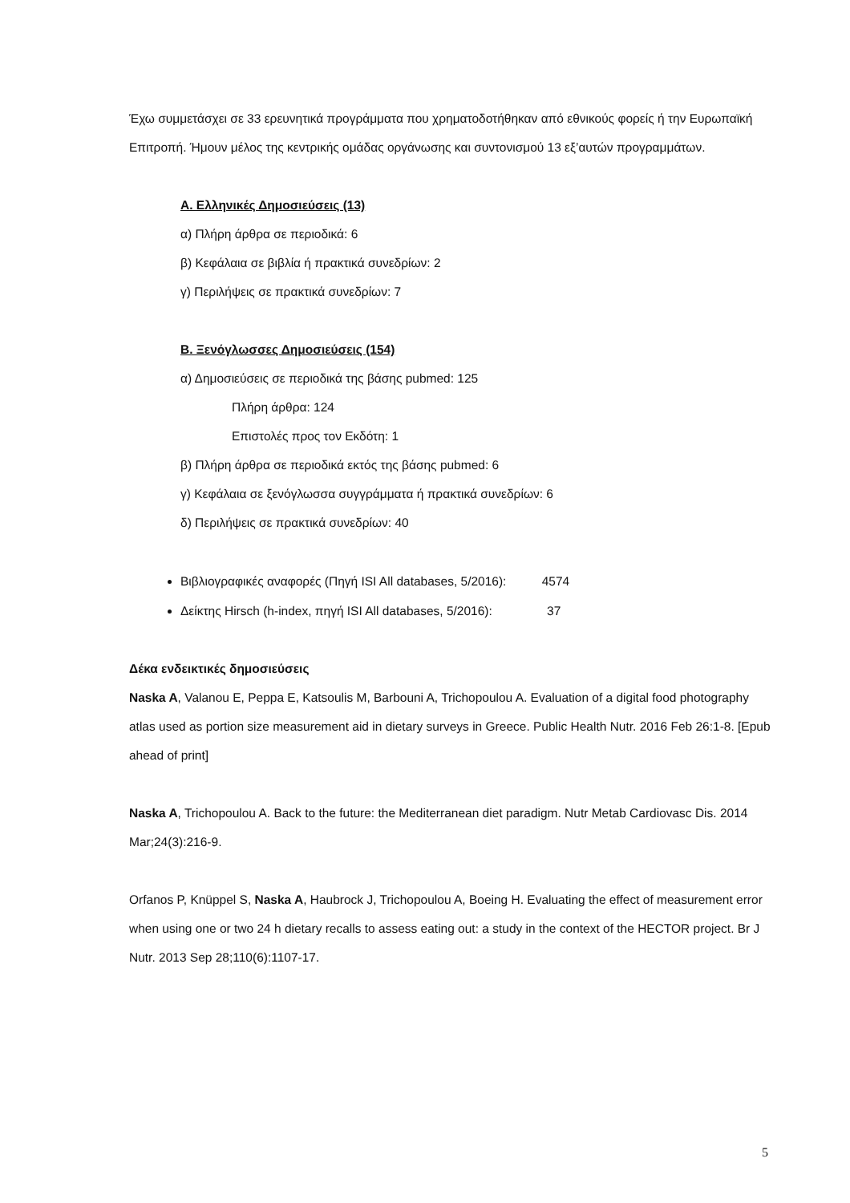Έχω συμμετάσχει σε 33 ερευνητικά προγράμματα που χρηματοδοτήθηκαν από εθνικούς φορείς ή την Ευρωπαϊκή Επιτροπή. Ήμουν μέλος της κεντρικής ομάδας οργάνωσης και συντονισμού 13 εξ’αυτών προγραμμάτων.
Α. Ελληνικές Δημοσιεύσεις (13)
α) Πλήρη άρθρα σε περιοδικά: 6
β) Κεφάλαια σε βιβλία ή πρακτικά συνεδρίων: 2
γ) Περιλήψεις σε πρακτικά συνεδρίων: 7
Β. Ξενόγλωσσες Δημοσιεύσεις (154)
α) Δημοσιεύσεις σε περιοδικά της βάσης pubmed: 125
Πλήρη άρθρα: 124
Επιστολές προς τον Εκδότη: 1
β) Πλήρη άρθρα σε περιοδικά εκτός της βάσης pubmed: 6
γ) Κεφάλαια σε ξενόγλωσσα συγγράμματα ή πρακτικά συνεδρίων: 6
δ) Περιλήψεις σε πρακτικά συνεδρίων: 40
Βιβλιογραφικές αναφορές (Πηγή ISI All databases, 5/2016): 4574
Δείκτης Hirsch (h-index, πηγή ISI All databases, 5/2016): 37
Δέκα ενδεικτικές δημοσιεύσεις
Naska A, Valanou E, Peppa E, Katsoulis M, Barbouni A, Trichopoulou A. Evaluation of a digital food photography atlas used as portion size measurement aid in dietary surveys in Greece. Public Health Nutr. 2016 Feb 26:1-8. [Epub ahead of print]
Naska A, Trichopoulou A. Back to the future: the Mediterranean diet paradigm. Nutr Metab Cardiovasc Dis. 2014 Mar;24(3):216-9.
Orfanos P, Knüppel S, Naska A, Haubrock J, Trichopoulou A, Boeing H. Evaluating the effect of measurement error when using one or two 24 h dietary recalls to assess eating out: a study in the context of the HECTOR project. Br J Nutr. 2013 Sep 28;110(6):1107-17.
5